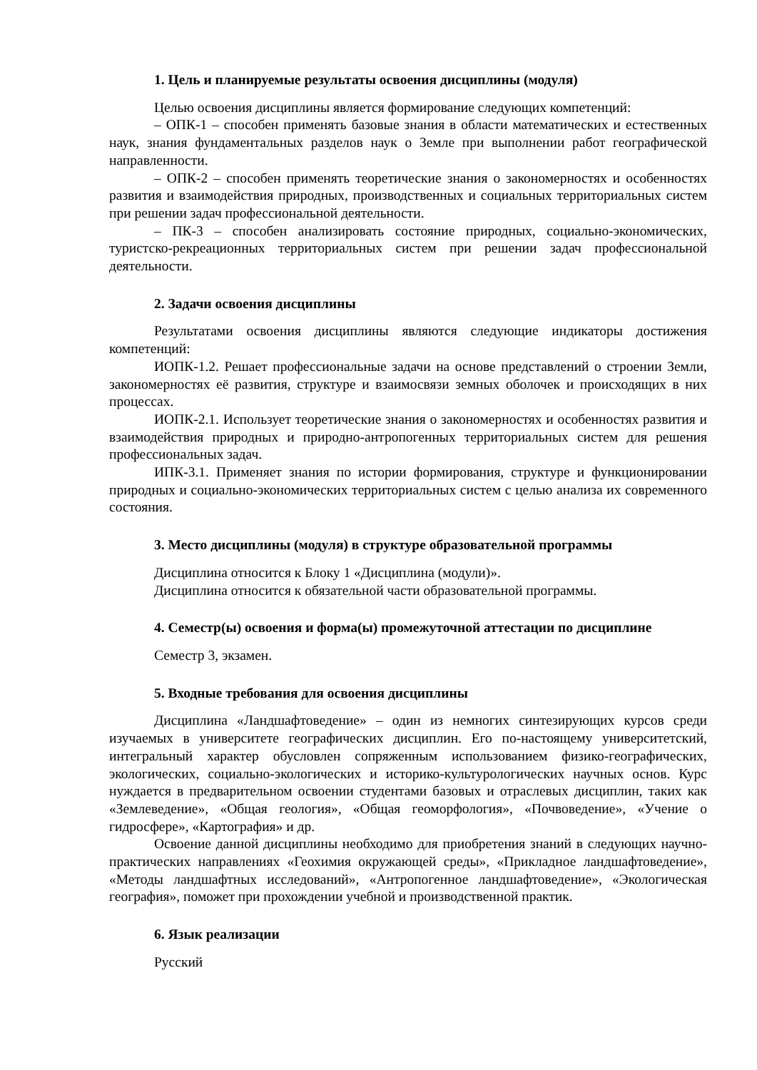1. Цель и планируемые результаты освоения дисциплины (модуля)
Целью освоения дисциплины является формирование следующих компетенций:
– ОПК-1 – способен применять базовые знания в области математических и естественных наук, знания фундаментальных разделов наук о Земле при выполнении работ географической направленности.
– ОПК-2 – способен применять теоретические знания о закономерностях и особенностях развития и взаимодействия природных, производственных и социальных территориальных систем при решении задач профессиональной деятельности.
– ПК-3 – способен анализировать состояние природных, социально-экономических, туристско-рекреационных территориальных систем при решении задач профессиональной деятельности.
2. Задачи освоения дисциплины
Результатами освоения дисциплины являются следующие индикаторы достижения компетенций:
ИОПК-1.2. Решает профессиональные задачи на основе представлений о строении Земли, закономерностях её развития, структуре и взаимосвязи земных оболочек и происходящих в них процессах.
ИОПК-2.1. Использует теоретические знания о закономерностях и особенностях развития и взаимодействия природных и природно-антропогенных территориальных систем для решения профессиональных задач.
ИПК-3.1. Применяет знания по истории формирования, структуре и функционировании природных и социально-экономических территориальных систем с целью анализа их современного состояния.
3. Место дисциплины (модуля) в структуре образовательной программы
Дисциплина относится к Блоку 1 «Дисциплина (модули)».
Дисциплина относится к обязательной части образовательной программы.
4. Семестр(ы) освоения и форма(ы) промежуточной аттестации по дисциплине
Семестр 3, экзамен.
5. Входные требования для освоения дисциплины
Дисциплина «Ландшафтоведение» – один из немногих синтезирующих курсов среди изучаемых в университете географических дисциплин. Его по-настоящему университетский, интегральный характер обусловлен сопряженным использованием физико-географических, экологических, социально-экологических и историко-культурологических научных основ. Курс нуждается в предварительном освоении студентами базовых и отраслевых дисциплин, таких как «Землеведение», «Общая геология», «Общая геоморфология», «Почвоведение», «Учение о гидросфере», «Картография» и др.
Освоение данной дисциплины необходимо для приобретения знаний в следующих научно-практических направлениях «Геохимия окружающей среды», «Прикладное ландшафтоведение», «Методы ландшафтных исследований», «Антропогенное ландшафтоведение», «Экологическая география», поможет при прохождении учебной и производственной практик.
6. Язык реализации
Русский